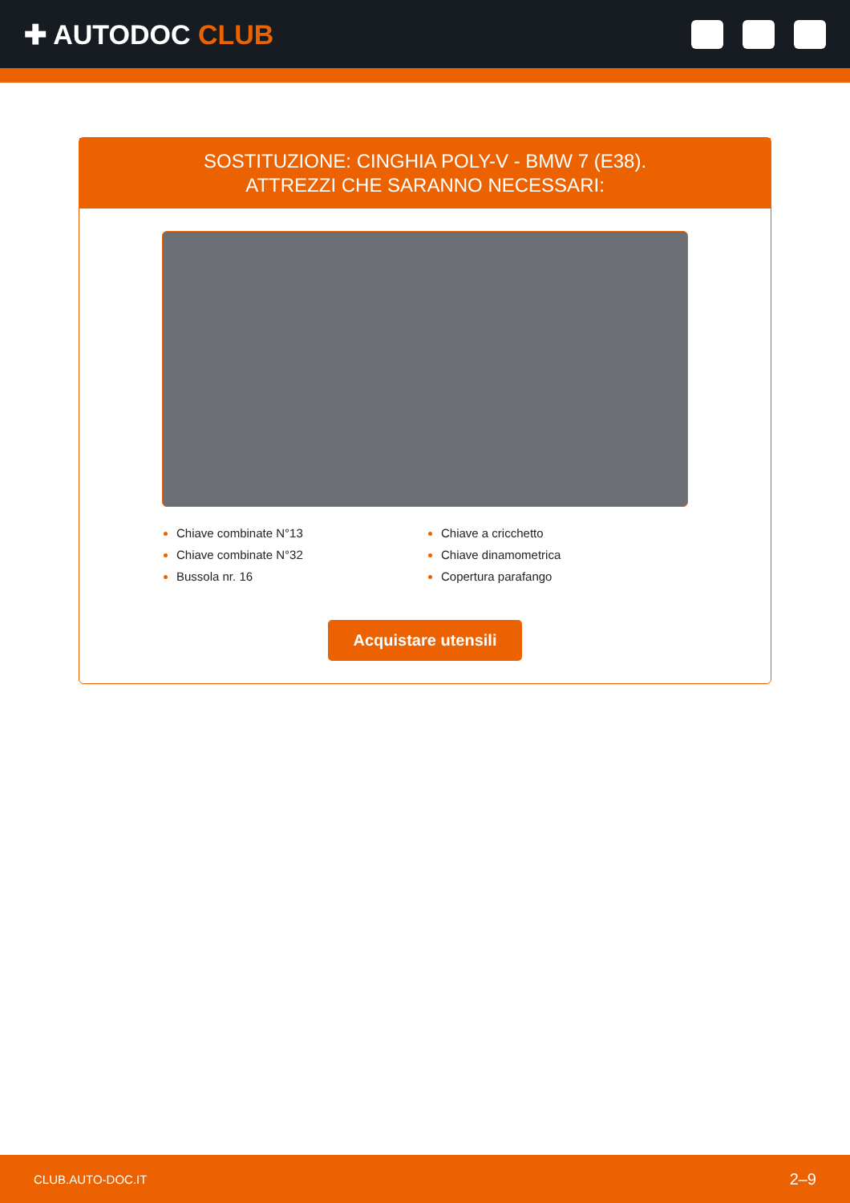✚ AUTODOC CLUB
SOSTITUZIONE: CINGHIA POLY-V - BMW 7 (E38).
ATTREZZI CHE SARANNO NECESSARI:
Chiave combinate N°13
Chiave combinate N°32
Bussola nr. 16
Chiave a cricchetto
Chiave dinamometrica
Copertura parafango
Acquistare utensili
CLUB.AUTO-DOC.IT 2–9